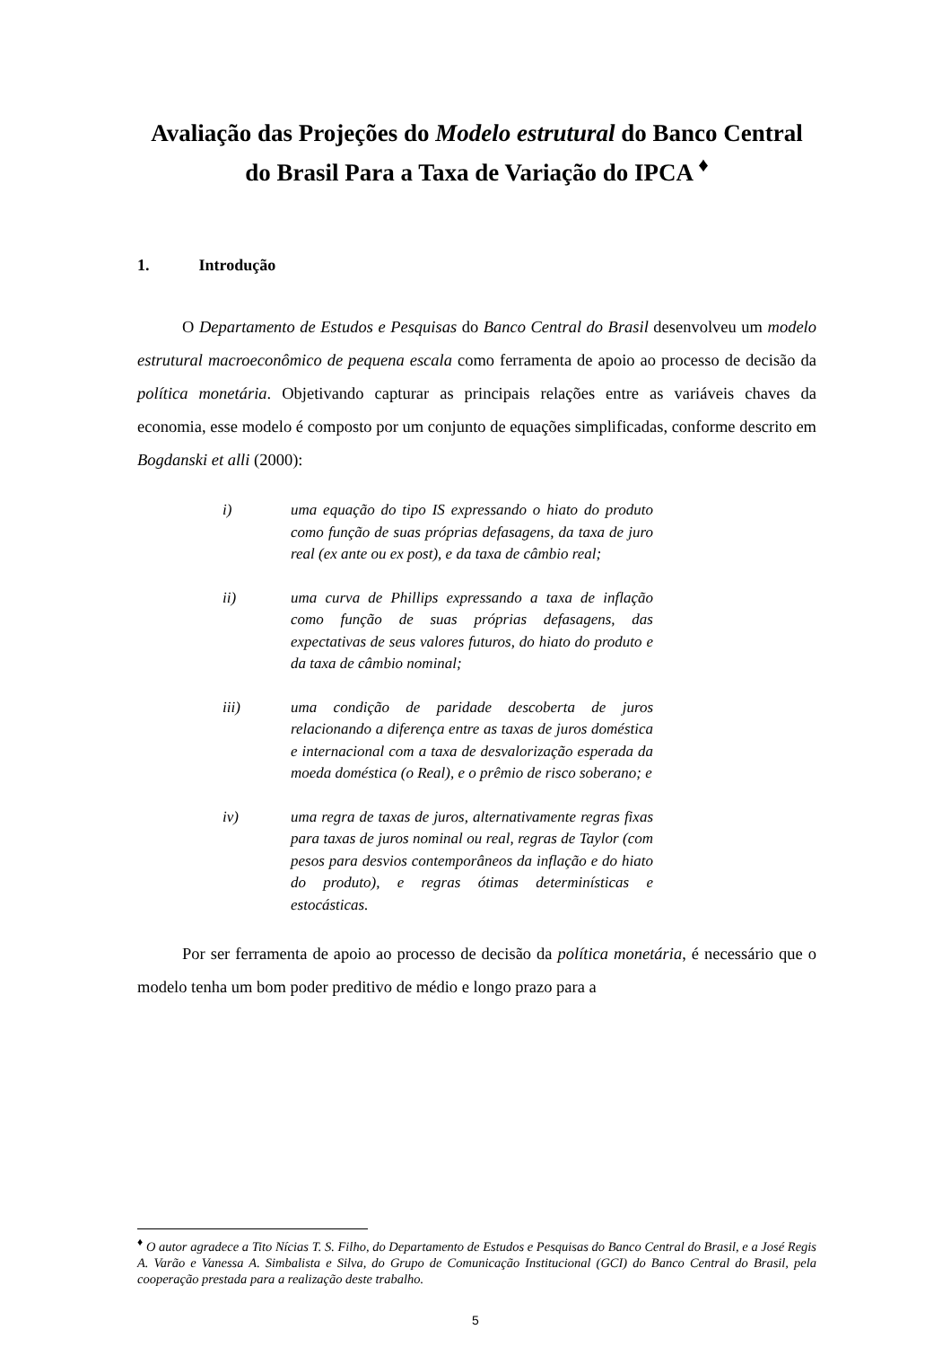Avaliação das Projeções do Modelo estrutural do Banco Central do Brasil Para a Taxa de Variação do IPCA <sup>♦</sup>
1. Introdução
O Departamento de Estudos e Pesquisas do Banco Central do Brasil desenvolveu um modelo estrutural macroeconômico de pequena escala como ferramenta de apoio ao processo de decisão da política monetária. Objetivando capturar as principais relações entre as variáveis chaves da economia, esse modelo é composto por um conjunto de equações simplificadas, conforme descrito em Bogdanski et alli (2000):
i) uma equação do tipo IS expressando o hiato do produto como função de suas próprias defasagens, da taxa de juro real (ex ante ou ex post), e da taxa de câmbio real;
ii) uma curva de Phillips expressando a taxa de inflação como função de suas próprias defasagens, das expectativas de seus valores futuros, do hiato do produto e da taxa de câmbio nominal;
iii) uma condição de paridade descoberta de juros relacionando a diferença entre as taxas de juros doméstica e internacional com a taxa de desvalorização esperada da moeda doméstica (o Real), e o prêmio de risco soberano; e
iv) uma regra de taxas de juros, alternativamente regras fixas para taxas de juros nominal ou real, regras de Taylor (com pesos para desvios contemporâneos da inflação e do hiato do produto), e regras ótimas determinísticas e estocásticas.
Por ser ferramenta de apoio ao processo de decisão da política monetária, é necessário que o modelo tenha um bom poder preditivo de médio e longo prazo para a
<sup>♦</sup> O autor agradece a Tito Nícias T. S. Filho, do Departamento de Estudos e Pesquisas do Banco Central do Brasil, e a José Regis A. Varão e Vanessa A. Simbalista e Silva, do Grupo de Comunicação Institucional (GCI) do Banco Central do Brasil, pela cooperação prestada para a realização deste trabalho.
5